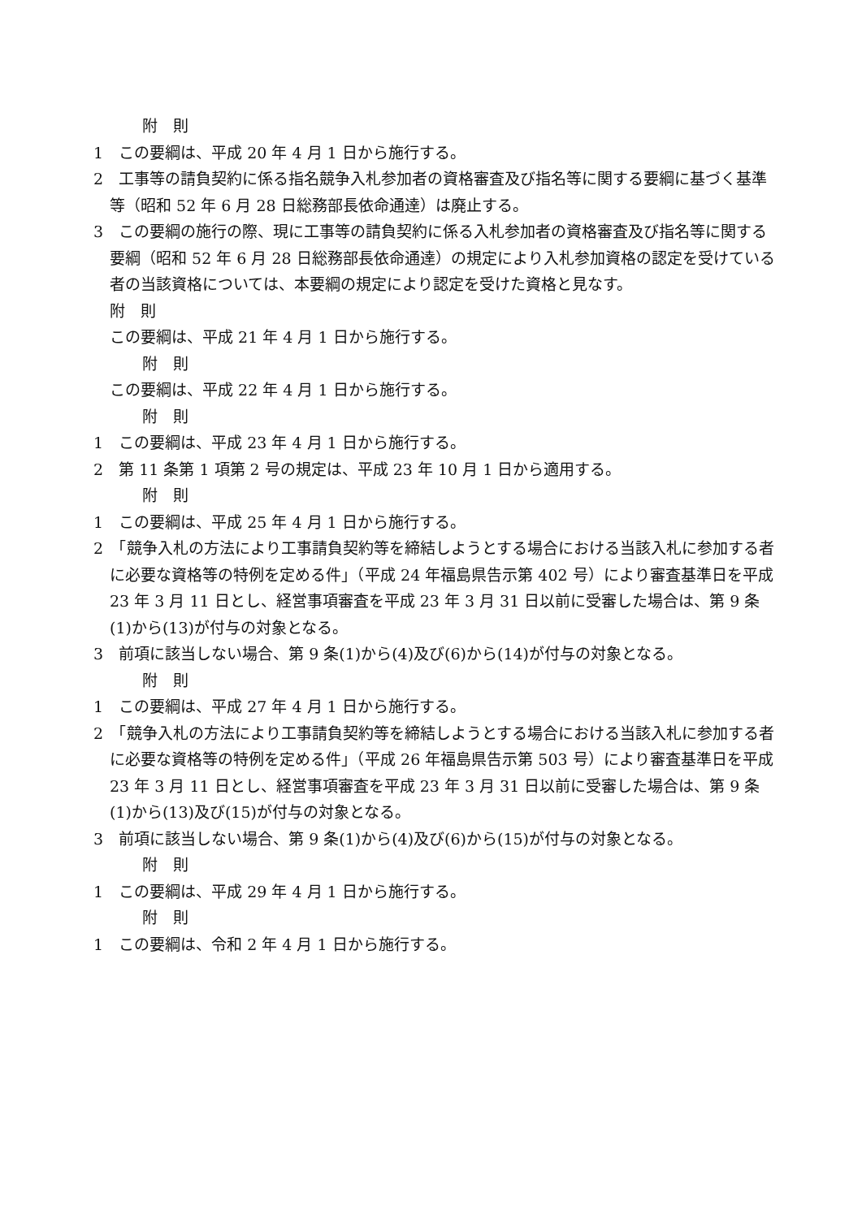附　則
1　この要綱は、平成 20 年 4 月 1 日から施行する。
2　工事等の請負契約に係る指名競争入札参加者の資格審査及び指名等に関する要綱に基づく基準等（昭和 52 年 6 月 28 日総務部長依命通達）は廃止する。
3　この要綱の施行の際、現に工事等の請負契約に係る入札参加者の資格審査及び指名等に関する要綱（昭和 52 年 6 月 28 日総務部長依命通達）の規定により入札参加資格の認定を受けている者の当該資格については、本要綱の規定により認定を受けた資格と見なす。
附　則
この要綱は、平成 21 年 4 月 1 日から施行する。
附　則
この要綱は、平成 22 年 4 月 1 日から施行する。
附　則
1　この要綱は、平成 23 年 4 月 1 日から施行する。
2　第 11 条第 1 項第 2 号の規定は、平成 23 年 10 月 1 日から適用する。
附　則
1　この要綱は、平成 25 年 4 月 1 日から施行する。
2　「競争入札の方法により工事請負契約等を締結しようとする場合における当該入札に参加する者に必要な資格等の特例を定める件」（平成 24 年福島県告示第 402 号）により審査基準日を平成 23 年 3 月 11 日とし、経営事項審査を平成 23 年 3 月 31 日以前に受審した場合は、第 9 条(1)から(13)が付与の対象となる。
3　前項に該当しない場合、第 9 条(1)から(4)及び(6)から(14)が付与の対象となる。
附　則
1　この要綱は、平成 27 年 4 月 1 日から施行する。
2　「競争入札の方法により工事請負契約等を締結しようとする場合における当該入札に参加する者に必要な資格等の特例を定める件」（平成 26 年福島県告示第 503 号）により審査基準日を平成 23 年 3 月 11 日とし、経営事項審査を平成 23 年 3 月 31 日以前に受審した場合は、第 9 条(1)から(13)及び(15)が付与の対象となる。
3　前項に該当しない場合、第 9 条(1)から(4)及び(6)から(15)が付与の対象となる。
附　則
1　この要綱は、平成 29 年 4 月 1 日から施行する。
附　則
1　この要綱は、令和 2 年 4 月 1 日から施行する。